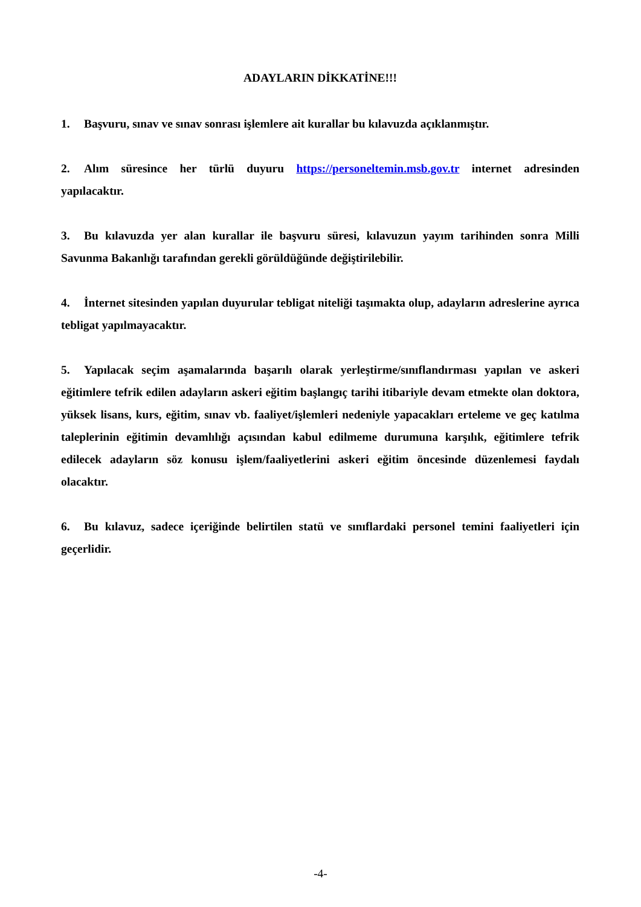ADAYLARIN DİKKATİNE!!!
1. Başvuru, sınav ve sınav sonrası işlemlere ait kurallar bu kılavuzda açıklanmıştır.
2. Alım süresince her türlü duyuru https://personeltemin.msb.gov.tr internet adresinden yapılacaktır.
3. Bu kılavuzda yer alan kurallar ile başvuru süresi, kılavuzun yayım tarihinden sonra Milli Savunma Bakanlığı tarafından gerekli görüldüğünde değiştirilebilir.
4. İnternet sitesinden yapılan duyurular tebligat niteliği taşımakta olup, adayların adreslerine ayrıca tebligat yapılmayacaktır.
5. Yapılacak seçim aşamalarında başarılı olarak yerleştirme/sınıflandırması yapılan ve askeri eğitimlere tefrik edilen adayların askeri eğitim başlangıç tarihi itibariyle devam etmekte olan doktora, yüksek lisans, kurs, eğitim, sınav vb. faaliyet/işlemleri nedeniyle yapacakları erteleme ve geç katılma taleplerinin eğitimin devamlılığı açısından kabul edilmeme durumuna karşılık, eğitimlere tefrik edilecek adayların söz konusu işlem/faaliyetlerini askeri eğitim öncesinde düzenlemesi faydalı olacaktır.
6. Bu kılavuz, sadece içeriğinde belirtilen statü ve sınıflardaki personel temini faaliyetleri için geçerlidir.
-4-